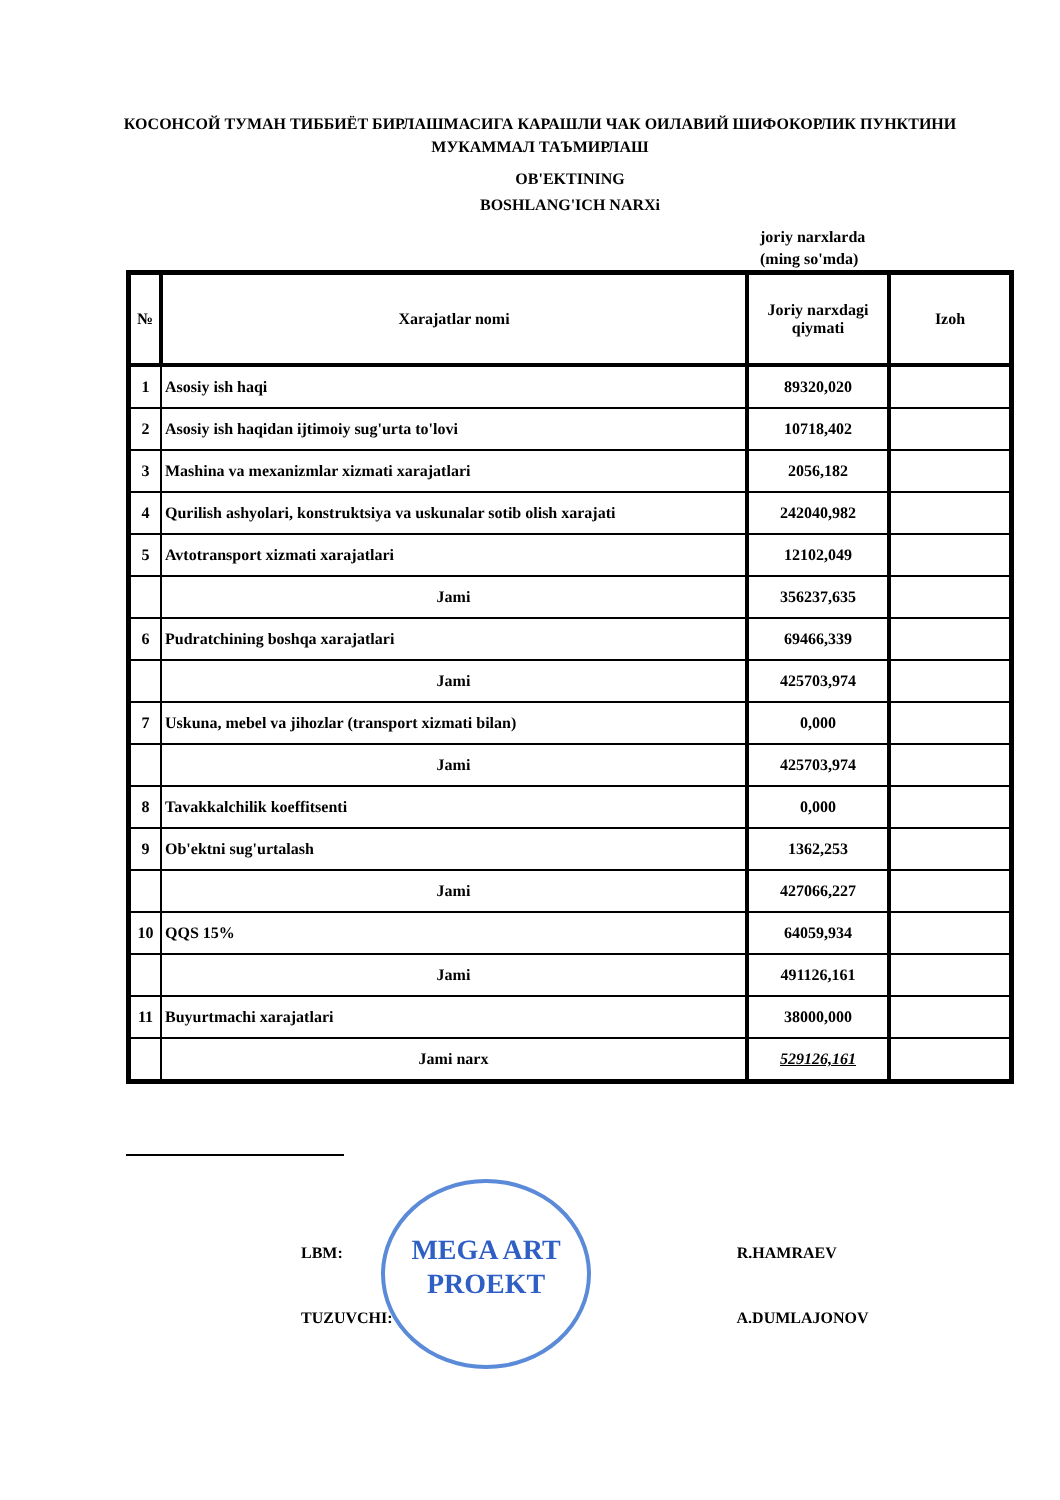КОСОНСОЙ ТУМАН ТИББИЁТ БИРЛАШМАСИГА КАРАШЛИ ЧАК ОИЛАВИЙ ШИФОКОРЛИК ПУНКТИНИ МУКАММАЛ ТАЪМИРЛАШ
OB'EKTINING
BOSHLANG'ICH NARXi
joriy narxlarda
(ming so'mda)
| № | Xarajatlar nomi | Joriy narxdagi qiymati | Izoh |
| --- | --- | --- | --- |
| 1 | Asosiy ish haqi | 89320,020 | |
| 2 | Asosiy ish haqidan ijtimoiy sug'urta to'lovi | 10718,402 | |
| 3 | Mashina va mexanizmlar xizmati xarajatlari | 2056,182 | |
| 4 | Qurilish ashyolari, konstruktsiya va uskunalar sotib olish xarajati | 242040,982 | |
| 5 | Avtotransport xizmati xarajatlari | 12102,049 | |
| | Jami | 356237,635 | |
| 6 | Pudratchining boshqa xarajatlari | 69466,339 | |
| | Jami | 425703,974 | |
| 7 | Uskuna, mebel va jihozlar (transport xizmati bilan) | 0,000 | |
| | Jami | 425703,974 | |
| 8 | Tavakkalchilik koeffitsenti | 0,000 | |
| 9 | Ob'ektni sug'urtalash | 1362,253 | |
| | Jami | 427066,227 | |
| 10 | QQS 15% | 64059,934 | |
| | Jami | 491126,161 | |
| 11 | Buyurtmachi xarajatlari | 38000,000 | |
| | Jami narx | 529126,161 | |
MEGA ART
PROEKT
LBM: R.HAMRAEV
TUZUVCHI: A.DUMLAJONOV